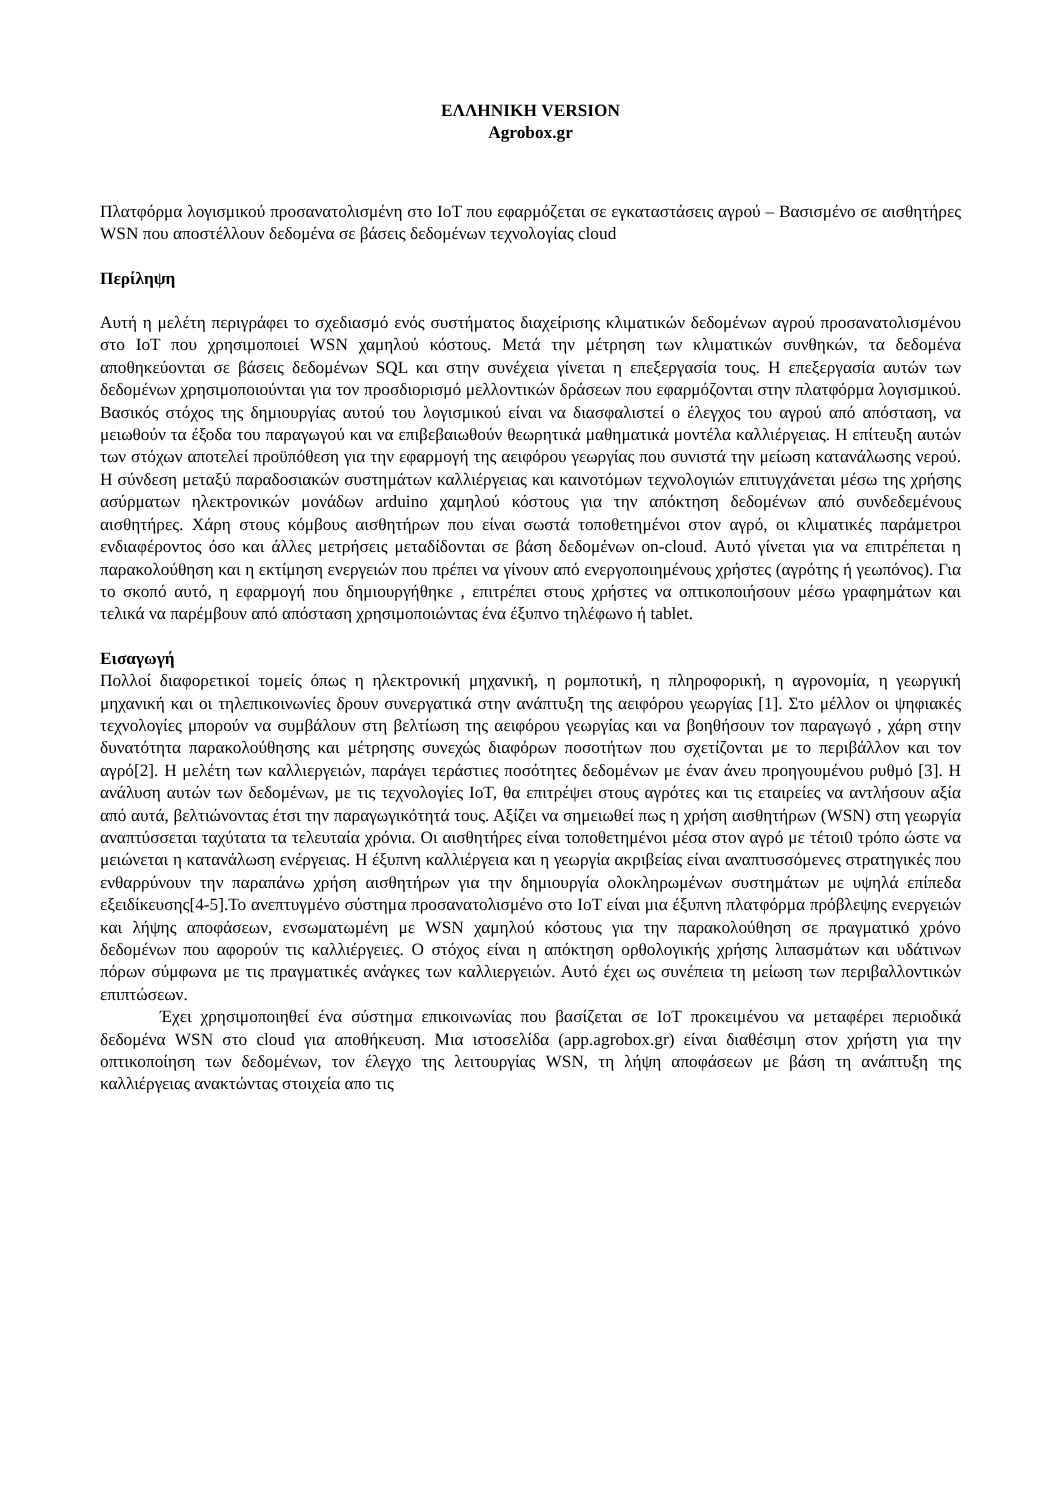ΕΛΛΗΝΙΚΗ VERSION
Agrobox.gr
Πλατφόρμα λογισμικού προσανατολισμένη στο IoT που εφαρμόζεται σε εγκαταστάσεις αγρού – Βασισμένο σε αισθητήρες WSN που αποστέλλουν δεδομένα σε βάσεις δεδομένων τεχνολογίας cloud
Περίληψη
Αυτή η μελέτη περιγράφει το σχεδιασμό ενός συστήματος διαχείρισης κλιματικών δεδομένων αγρού προσανατολισμένου στο IoT που χρησιμοποιεί WSN χαμηλού κόστους. Μετά την μέτρηση των κλιματικών συνθηκών, τα δεδομένα αποθηκεύονται σε βάσεις δεδομένων SQL και στην συνέχεια γίνεται η επεξεργασία τους. Η επεξεργασία αυτών των δεδομένων χρησιμοποιούνται για τον προσδιορισμό μελλοντικών δράσεων που εφαρμόζονται στην πλατφόρμα λογισμικού. Βασικός στόχος της δημιουργίας αυτού του λογισμικού είναι να διασφαλιστεί ο έλεγχος του αγρού από απόσταση, να μειωθούν τα έξοδα του παραγωγού και να επιβεβαιωθούν θεωρητικά μαθηματικά μοντέλα καλλιέργειας. Η επίτευξη αυτών των στόχων αποτελεί προϋπόθεση για την εφαρμογή της αειφόρου γεωργίας που συνιστά την μείωση κατανάλωσης νερού. Η σύνδεση μεταξύ παραδοσιακών συστημάτων καλλιέργειας και καινοτόμων τεχνολογιών επιτυγχάνεται μέσω της χρήσης ασύρματων ηλεκτρονικών μονάδων arduino χαμηλού κόστους για την απόκτηση δεδομένων από συνδεδεμένους αισθητήρες. Χάρη στους κόμβους αισθητήρων που είναι σωστά τοποθετημένοι στον αγρό, οι κλιματικές παράμετροι ενδιαφέροντος όσο και άλλες μετρήσεις μεταδίδονται σε βάση δεδομένων on-cloud. Αυτό γίνεται για να επιτρέπεται η παρακολούθηση και η εκτίμηση ενεργειών που πρέπει να γίνουν από ενεργοποιημένους χρήστες (αγρότης ή γεωπόνος). Για το σκοπό αυτό, η εφαρμογή που δημιουργήθηκε , επιτρέπει στους χρήστες να οπτικοποιήσουν μέσω γραφημάτων και τελικά να παρέμβουν από απόσταση χρησιμοποιώντας ένα έξυπνο τηλέφωνο ή tablet.
Εισαγωγή
Πολλοί διαφορετικοί τομείς όπως η ηλεκτρονική μηχανική, η ρομποτική, η πληροφορική, η αγρονομία, η γεωργική μηχανική και οι τηλεπικοινωνίες δρουν συνεργατικά στην ανάπτυξη της αειφόρου γεωργίας [1]. Στο μέλλον οι ψηφιακές τεχνολογίες μπορούν να συμβάλουν στη βελτίωση της αειφόρου γεωργίας και να βοηθήσουν τον παραγωγό , χάρη στην δυνατότητα παρακολούθησης και μέτρησης συνεχώς διαφόρων ποσοτήτων που σχετίζονται με το περιβάλλον και τον αγρό[2]. Η μελέτη των καλλιεργειών, παράγει τεράστιες ποσότητες δεδομένων με έναν άνευ προηγουμένου ρυθμό [3]. Η ανάλυση αυτών των δεδομένων, με τις τεχνολογίες IoT, θα επιτρέψει στους αγρότες και τις εταιρείες να αντλήσουν αξία από αυτά, βελτιώνοντας έτσι την παραγωγικότητά τους. Αξίζει να σημειωθεί πως η χρήση αισθητήρων (WSN) στη γεωργία αναπτύσσεται ταχύτατα τα τελευταία χρόνια. Οι αισθητήρες είναι τοποθετημένοι μέσα στον αγρό με τέτοι0 τρόπο ώστε να μειώνεται η κατανάλωση ενέργειας. Η έξυπνη καλλιέργεια και η γεωργία ακριβείας είναι αναπτυσσόμενες στρατηγικές που ενθαρρύνουν την παραπάνω χρήση αισθητήρων για την δημιουργία ολοκληρωμένων συστημάτων με υψηλά επίπεδα εξειδίκευσης[4-5].Το ανεπτυγμένο σύστημα προσανατολισμένο στο IoT είναι μια έξυπνη πλατφόρμα πρόβλεψης ενεργειών και λήψης αποφάσεων, ενσωματωμένη με WSN χαμηλού κόστους για την παρακολούθηση σε πραγματικό χρόνο δεδομένων που αφορούν τις καλλιέργειες. Ο στόχος είναι η απόκτηση ορθολογικής χρήσης λιπασμάτων και υδάτινων πόρων σύμφωνα με τις πραγματικές ανάγκες των καλλιεργειών. Αυτό έχει ως συνέπεια τη μείωση των περιβαλλοντικών επιπτώσεων.
Έχει χρησιμοποιηθεί ένα σύστημα επικοινωνίας που βασίζεται σε IoT προκειμένου να μεταφέρει περιοδικά δεδομένα WSN στο cloud για αποθήκευση. Μια ιστοσελίδα (app.agrobox.gr) είναι διαθέσιμη στον χρήστη για την οπτικοποίηση των δεδομένων, τον έλεγχο της λειτουργίας WSN, τη λήψη αποφάσεων με βάση τη ανάπτυξη της καλλιέργειας ανακτώντας στοιχεία απο τις